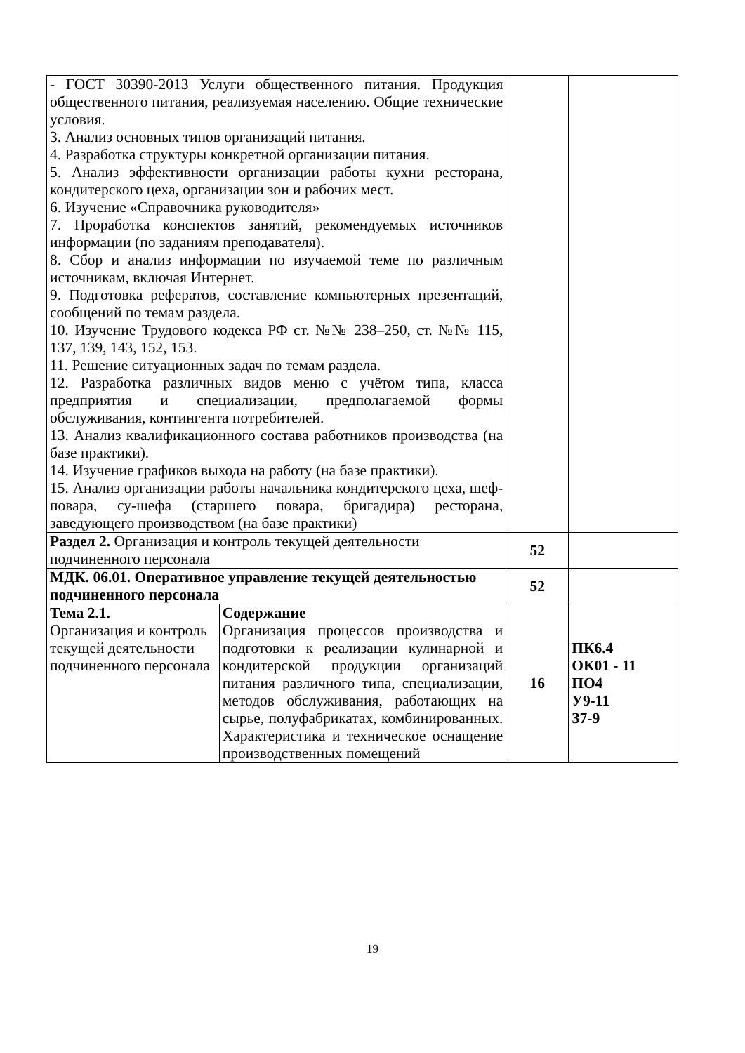| - ГОСТ 30390-2013 Услуги общественного питания. Продукция общественного питания, реализуемая населению. Общие технические условия. 3. Анализ основных типов организаций питания. 4. Разработка структуры конкретной организации питания. 5. Анализ эффективности организации работы кухни ресторана, кондитерского цеха, организации зон и рабочих мест. 6. Изучение «Справочника руководителя» 7. Проработка конспектов занятий, рекомендуемых источников информации (по заданиям преподавателя). 8. Сбор и анализ информации по изучаемой теме по различным источникам, включая Интернет. 9. Подготовка рефератов, составление компьютерных презентаций, сообщений по темам раздела. 10. Изучение Трудового кодекса РФ ст. №№ 238–250, ст. №№ 115, 137, 139, 143, 152, 153. 11. Решение ситуационных задач по темам раздела. 12. Разработка различных видов меню с учётом типа, класса предприятия и специализации, предполагаемой формы обслуживания, контингента потребителей. 13. Анализ квалификационного состава работников производства (на базе практики). 14. Изучение графиков выхода на работу (на базе практики). 15. Анализ организации работы начальника кондитерского цеха, шеф-повара, су-шефа (старшего повара, бригадира) ресторана, заведующего производством (на базе практики) | | | |
| Раздел 2. Организация и контроль текущей деятельности подчиненного персонала | | 52 | |
| МДК. 06.01. Оперативное управление текущей деятельностью подчиненного персонала | | 52 | |
| Тема 2.1. Организация и контроль текущей деятельности подчиненного персонала | Содержание Организация процессов производства и подготовки к реализации кулинарной и кондитерской продукции организаций питания различного типа, специализации, методов обслуживания, работающих на сырье, полуфабрикатах, комбинированных. Характеристика и техническое оснащение производственных помещений | 16 | ПК6.4 ОК01 - 11 ПО4 У9-11 З7-9 |
19